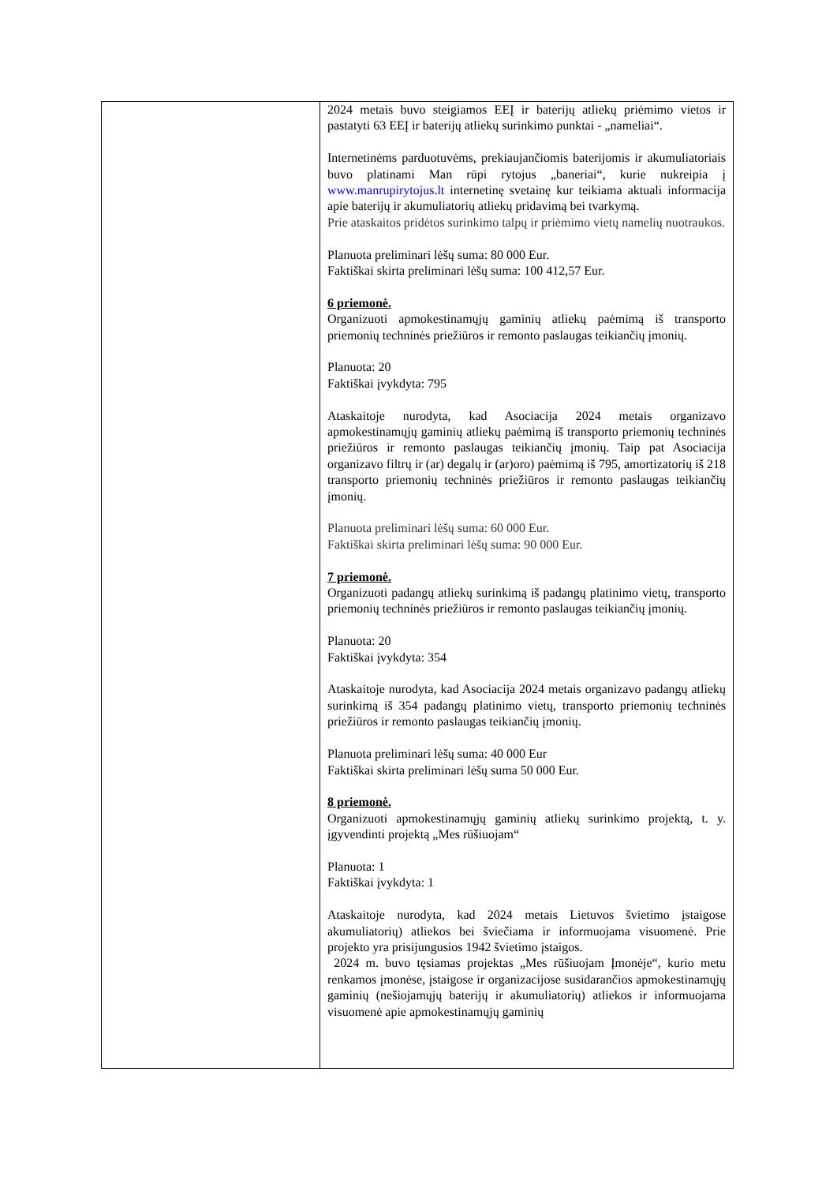| | 2024 metais buvo steigiamos EEĮ ir baterijų atliekų priėmimo vietos ir pastatyti 63 EEĮ ir baterijų atliekų surinkimo punktai - „nameliai“. Internetinėms parduotuvėms, prekiaujančiomis baterijomis ir akumuliatoriais buvo platinami Man rūpi rytojus „baneriai“, kurie nukreipia į www.manrupirytojus.lt internetinę svetainę kur teikiama aktuali informacija apie baterijų ir akumuliatorių atliekų pridavimą bei tvarkymą. Prie ataskaitos pridėtos surinkimo talpų ir priėmimo vietų namelių nuotraukos. Planuota preliminari lėšų suma: 80 000 Eur. Faktiškai skirta preliminari lėšų suma: 100 412,57 Eur. 6 priemonė. Organizuoti apmokestinamųjų gaminių atliekų paėmimą iš transporto priemonių techninės priežiūros ir remonto paslaugas teikiančių įmonių. Planuota: 20 Faktiškai įvykdyta: 795 Ataskaitoje nurodyta, kad Asociacija 2024 metais organizavo apmokestinamųjų gaminių atliekų paėmimą iš transporto priemonių techninės priežiūros ir remonto paslaugas teikiančių įmonių. Taip pat Asociacija organizavo filtrų ir (ar) degalų ir (ar)oro) paėmimą iš 795, amortizatorių iš 218 transporto priemonių techninės priežiūros ir remonto paslaugas teikiančių įmonių. Planuota preliminari lėšų suma: 60 000 Eur. Faktiškai skirta preliminari lėšų suma: 90 000 Eur. 7 priemonė. Organizuoti padangų atliekų surinkimą iš padangų platinimo vietų, transporto priemonių techninės priežiūros ir remonto paslaugas teikiančių įmonių. Planuota: 20 Faktiškai įvykdyta: 354 Ataskaitoje nurodyta, kad Asociacija 2024 metais organizavo padangų atliekų surinkimą iš 354 padangų platinimo vietų, transporto priemonių techninės priežiūros ir remonto paslaugas teikiančių įmonių. Planuota preliminari lėšų suma: 40 000 Eur Faktiškai skirta preliminari lėšų suma 50 000 Eur. 8 priemonė. Organizuoti apmokestinamųjų gaminių atliekų surinkimo projektą, t. y. įgyvendinti projektą „Mes rūšiuojam“ Planuota: 1 Faktiškai įvykdyta: 1 Ataskaitoje nurodyta, kad 2024 metais Lietuvos švietimo įstaigose akumuliatorių) atliekos bei šviečiama ir informuojama visuomenė. Prie projekto yra prisijungusios 1942 švietimo įstaigos. 2024 m. buvo tęsiamas projektas „Mes rūšiuojam Įmonėje“, kurio metu renkamos įmonėse, įstaigose ir organizacijose susidarančios apmokestinamųjų gaminių (nešiojamųjų baterijų ir akumuliatorių) atliekos ir informuojama visuomenė apie apmokestinamųjų gaminių |